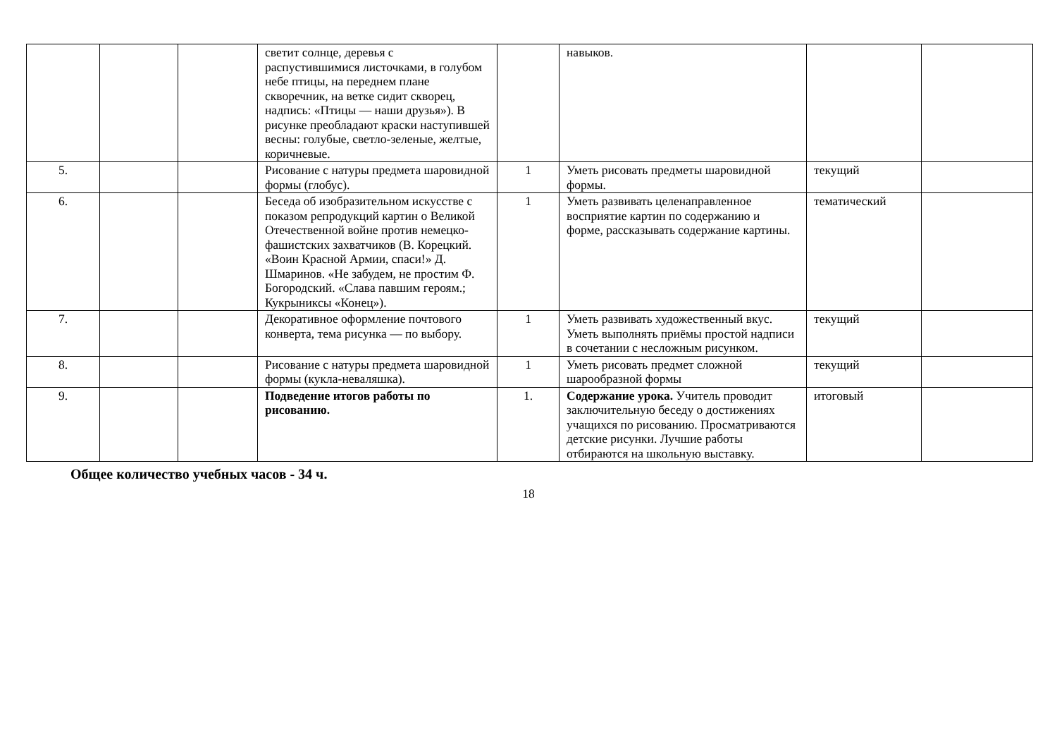| | | | светит солнце, деревья с распустившимися листочками, в голубом небе птицы, на переднем плане скворечник, на ветке сидит скворец, надпись: «Птицы — наши друзья»). В рисунке преобладают краски наступившей весны: голубые, светло-зеленые, желтые, коричневые. | | навыков. | | |
| 5. | | | Рисование с натуры предмета шаровидной формы (глобус). | 1 | Уметь рисовать предметы шаровидной формы. | текущий | |
| 6. | | | Беседа об изобразительном искусстве с показом репродукций картин о Великой Отечественной войне против немецко-фашистских захватчиков (В. Корецкий. «Воин Красной Армии, спаси!» Д. Шмаринов. «Не забудем, не простим Ф. Богородский. «Слава павшим героям.; Кукрыниксы «Конец»). | 1 | Уметь развивать целенаправленное восприятие картин по содержанию и форме, рассказывать содержание картины. | тематический | |
| 7. | | | Декоративное оформление почтового конверта, тема рисунка — по выбору. | 1 | Уметь развивать художественный вкус. Уметь выполнять приёмы простой надписи в сочетании с несложным рисунком. | текущий | |
| 8. | | | Рисование с натуры предмета шаровидной формы (кукла-неваляшка). | 1 | Уметь рисовать предмет сложной шарообразной формы | текущий | |
| 9. | | | Подведение итогов работы по рисованию. | 1. | Содержание урока. Учитель проводит заключительную беседу о достижениях учащихся по рисованию. Просматриваются детские рисунки. Лучшие работы отбираются на школьную выставку. | итоговый | |
Общее количество учебных часов - 34 ч.
18